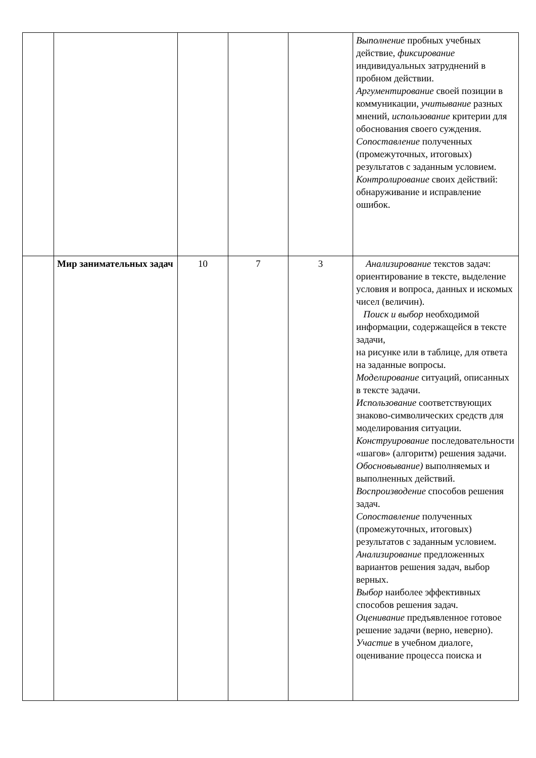| | | | | | Выполнение пробных учебных действие, фиксирование индивидуальных затруднений в пробном действии. Аргументирование своей позиции в коммуникации, учитывание разных мнений, использование критерии для обоснования своего суждения. Сопоставление полученных (промежуточных, итоговых) результатов с заданным условием. Контролирование своих действий: обнаруживание и исправление ошибок. |
| | Мир занимательных задач | 10 | 7 | 3 | Анализирование текстов задач: ориентирование в тексте, выделение условия и вопроса, данных и искомых чисел (величин). Поиск и выбор необходимой информации, содержащейся в тексте задачи, на рисунке или в таблице, для ответа на заданные вопросы. Моделирование ситуаций, описанных в тексте задачи. Использование соответствующих знаково-символических средств для моделирования ситуации. Конструирование последовательности «шагов» (алгоритм) решения задачи. Обосновывание) выполняемых и выполненных действий. Воспроизводение способов решения задач. Сопоставление полученных (промежуточных, итоговых) результатов с заданным условием. Анализирование предложенных вариантов решения задач, выбор верных. Выбор наиболее эффективных способов решения задач. Оценивание предъявленное готовое решение задачи (верно, неверно). Участие в учебном диалоге, оценивание процесса поиска и |